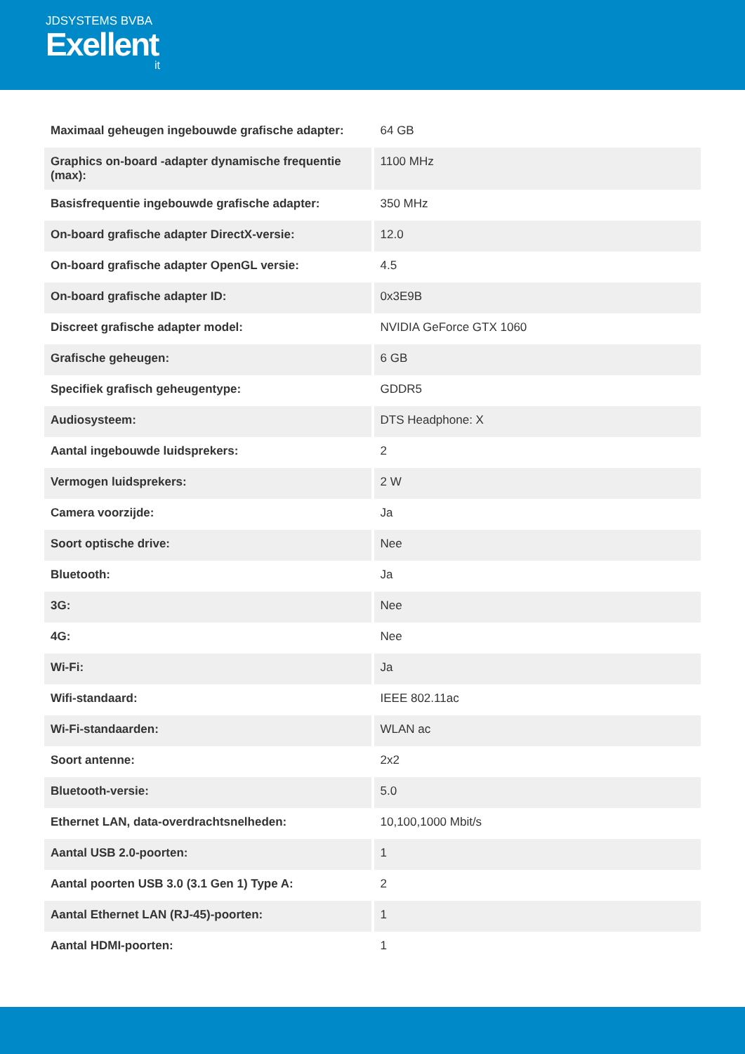JDSYSTEMS BVBA
Exellent
it
| Maximaal geheugen ingebouwde grafische adapter: | 64 GB |
| Graphics on-board -adapter dynamische frequentie (max): | 1100 MHz |
| Basisfrequentie ingebouwde grafische adapter: | 350 MHz |
| On-board grafische adapter DirectX-versie: | 12.0 |
| On-board grafische adapter OpenGL versie: | 4.5 |
| On-board grafische adapter ID: | 0x3E9B |
| Discreet grafische adapter model: | NVIDIA GeForce GTX 1060 |
| Grafische geheugen: | 6 GB |
| Specifiek grafisch geheugentype: | GDDR5 |
| Audiosysteem: | DTS Headphone: X |
| Aantal ingebouwde luidsprekers: | 2 |
| Vermogen luidsprekers: | 2 W |
| Camera voorzijde: | Ja |
| Soort optische drive: | Nee |
| Bluetooth: | Ja |
| 3G: | Nee |
| 4G: | Nee |
| Wi-Fi: | Ja |
| Wifi-standaard: | IEEE 802.11ac |
| Wi-Fi-standaarden: | WLAN ac |
| Soort antenne: | 2x2 |
| Bluetooth-versie: | 5.0 |
| Ethernet LAN, data-overdrachtsnelheden: | 10,100,1000 Mbit/s |
| Aantal USB 2.0-poorten: | 1 |
| Aantal poorten USB 3.0 (3.1 Gen 1) Type A: | 2 |
| Aantal Ethernet LAN (RJ-45)-poorten: | 1 |
| Aantal HDMI-poorten: | 1 |